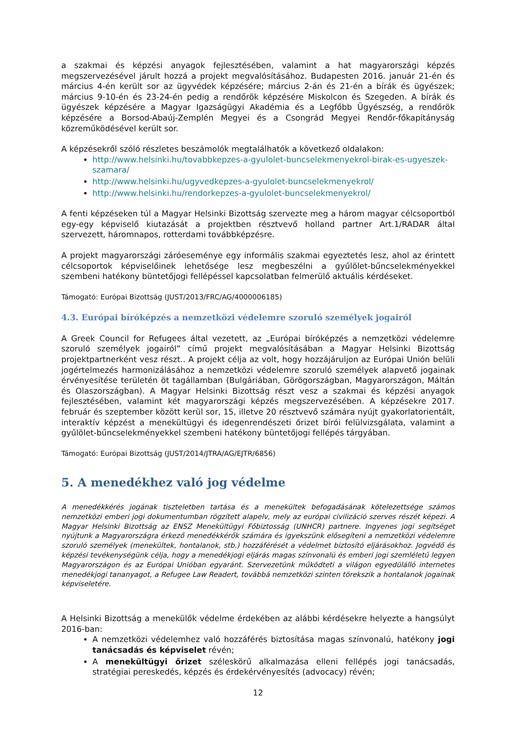a szakmai és képzési anyagok fejlesztésében, valamint a hat magyarországi képzés megszervezésével járult hozzá a projekt megvalósításához. Budapesten 2016. január 21-én és március 4-én került sor az ügyvédek képzésére; március 2-án és 21-én a bírák és ügyészek; március 9-10-én és 23-24-én pedig a rendőrök képzésére Miskolcon és Szegeden. A bírák és ügyészek képzésére a Magyar Igazságügyi Akadémia és a Legfőbb Ügyészség, a rendőrök képzésére a Borsod-Abaúj-Zemplén Megyei és a Csongrád Megyei Rendőr-főkapitányság közreműködésével került sor.
A képzésekről szóló részletes beszámolók megtalálhatók a következő oldalakon:
http://www.helsinki.hu/tovabbkepzes-a-gyulolet-buncselekmenyekrol-birak-es-ugyeszek-szamara/
http://www.helsinki.hu/ugyvedkepzes-a-gyulolet-buncselekmenyekrol/
http://www.helsinki.hu/rendorkepzes-a-gyulolet-buncselekmenyekrol/
A fenti képzéseken túl a Magyar Helsinki Bizottság szervezte meg a három magyar célcsoportból egy-egy képviselő kiutazását a projektben résztvevő holland partner Art.1/RADAR által szervezett, háromnapos, rotterdami továbbképzésre.
A projekt magyarországi záróeseménye egy informális szakmai egyeztetés lesz, ahol az érintett célcsoportok képviselőinek lehetősége lesz megbeszélni a gyűlölet-bűncselekményekkel szembeni hatékony büntetőjogi fellépéssel kapcsolatban felmerülő aktuális kérdéseket.
Támogató: Európai Bizottság (JUST/2013/FRC/AG/4000006185)
4.3. Európai bíróképzés a nemzetközi védelemre szoruló személyek jogairól
A Greek Council for Refugees által vezetett, az „Európai bíróképzés a nemzetközi védelemre szoruló személyek jogairól” című projekt megvalósításában a Magyar Helsinki Bizottság projektpartnerként vesz részt.. A projekt célja az volt, hogy hozzájáruljon az Európai Unión belüli jogértelmezés harmonizálásához a nemzetközi védelemre szoruló személyek alapvető jogainak érvényesítése területén öt tagállamban (Bulgáriában, Görögországban, Magyarországon, Máltán és Olaszországban). A Magyar Helsinki Bizottság részt vesz a szakmai és képzési anyagok fejlesztésében, valamint két magyarországi képzés megszervezésében. A képzésekre 2017. február és szeptember között kerül sor, 15, illetve 20 résztvevő számára nyújt gyakorlatorientált, interaktív képzést a menekültügyi és idegenrendészeti őrizet bírói felülvizsgálata, valamint a gyűlölet-bűncselekményekkel szembeni hatékony büntetőjogi fellépés tárgyában.
Támogató: Európai Bizottság (JUST/2014/JTRA/AG/EJTR/6856)
5. A menedékhez való jog védelme
A menedékkérés jogának tiszteletben tartása és a menekültek befogadásának kötelezettsége számos nemzetközi emberi jogi dokumentumban rögzített alapelv, mely az európai civilizáció szerves részét képezi. A Magyar Helsinki Bizottság az ENSZ Menekültügyi Főbiztosság (UNHCR) partnere. Ingyenes jogi segítséget nyújtunk a Magyarországra érkező menedékkérők számára és igyekszünk elősegíteni a nemzetközi védelemre szoruló személyek (menekültek, hontalanok, stb.) hozzáférését a védelmet biztosító eljárásokhoz. Jogvédő és képzési tevékenységünk célja, hogy a menedékjogi eljárás magas színvonalú és emberi jogi szemléletű legyen Magyarországon és az Európai Unióban egyaránt. Szervezetünk működteti a világon egyedülálló internetes menedékjogi tananyagot, a Refugee Law Readert, továbbá nemzetközi szinten törekszik a hontalanok jogainak képviseletére.
A Helsinki Bizottság a menekülők védelme érdekében az alábbi kérdésekre helyezte a hangsúlyt 2016-ban:
A nemzetközi védelemhez való hozzáférés biztosítása magas színvonalú, hatékony jogi tanácsadás és képviselet révén;
A menekültügyi őrizet széleskörű alkalmazása elleni fellépés jogi tanácsadás, stratégiai pereskedés, képzés és érdekérvényesítés (advocacy) révén;
12